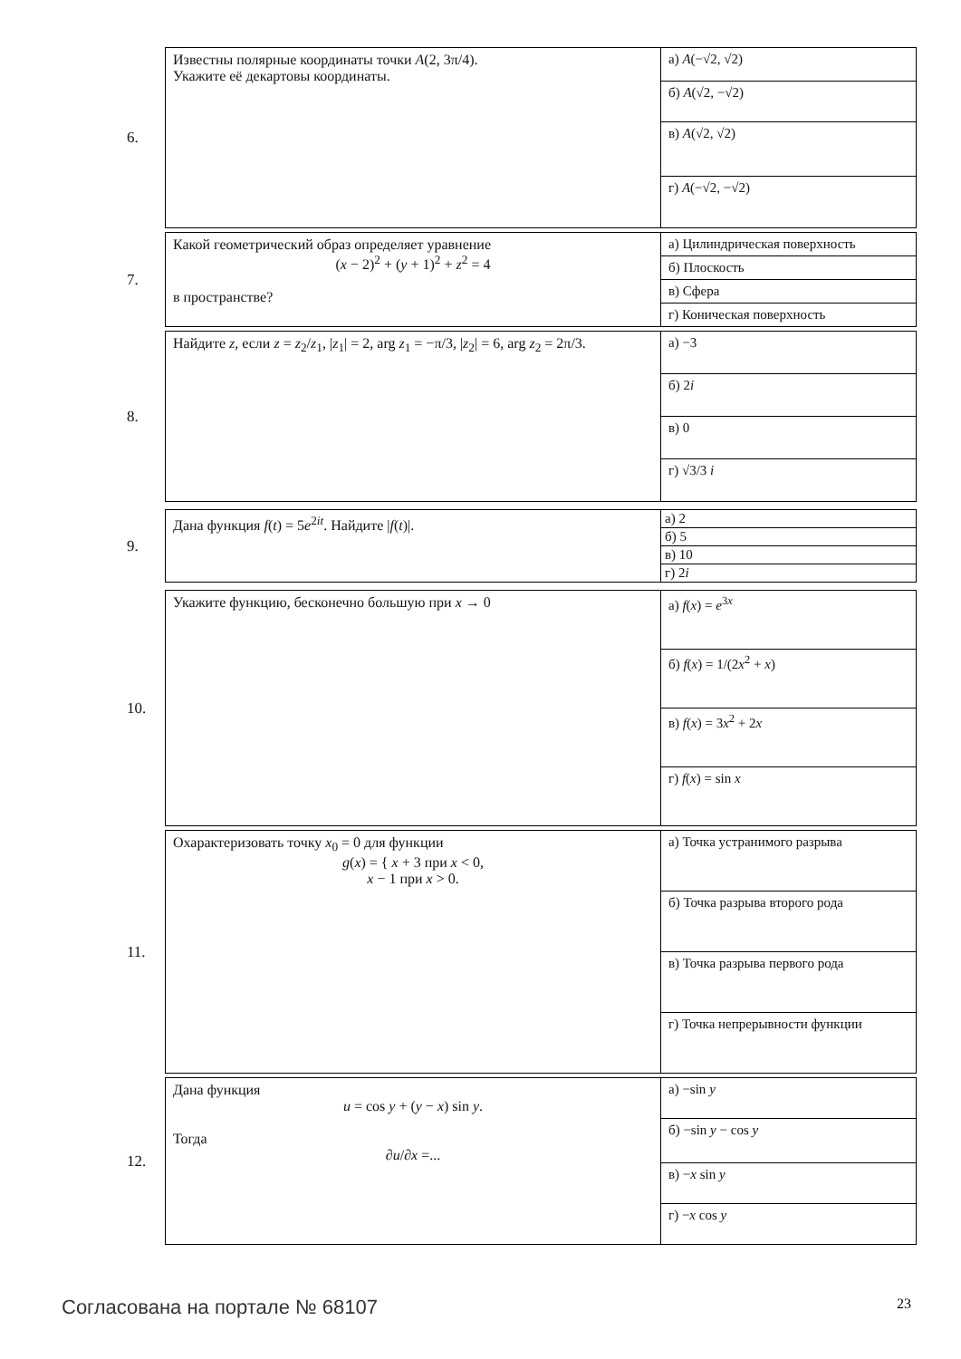6.
| Известны полярные координаты точки A (2, 3π/4). Укажите её декартовы координаты. | а) A (−√2, √2) |
| | б) A (√2, −√2) |
| | в) A (√2, √2) |
| | г) A (−√2, −√2) |
7.
| Какой геометрический образ определяет уравнение ( x − 2)<sup>2</sup> + ( y + 1)<sup>2</sup> + z<sup>2</sup> = 4 в пространстве? | а) Цилиндрическая поверхность |
| | б) Плоскость |
| | в) Сфера |
| | г) Коническая поверхность |
8.
| Найдите z , если z = z<sub>2</sub>/ z<sub>1</sub>, / z<sub>1</sub>/ = 2, arg z<sub>1</sub> = −π/3, / z<sub>2</sub>/ = 6, arg z<sub>2</sub> = 2π/3. | а) −3 |
| | б) 2 i |
| | в) 0 |
| | г) √3/3 i |
9.
| Дана функция f ( t ) = 5 e<sup>2it</sup>. Найдите / f ( t )/. | а) 2 |
| | б) 5 |
| | в) 10 |
| | г) 2 i |
10.
| Укажите функцию, бесконечно большую при x → 0 | а) f ( x ) = e<sup>3x</sup> |
| | б) f ( x ) = 1/(2 x<sup>2</sup> + x ) |
| | в) f ( x ) = 3 x<sup>2</sup> + 2 x |
| | г) f ( x ) = sin x |
11.
| Охарактеризовать точку x<sub>0</sub> = 0 для функции g ( x ) = { x + 3 при x < 0, x − 1 при x > 0. | а) Точка устранимого разрыва |
| | б) Точка разрыва второго рода |
| | в) Точка разрыва первого рода |
| | г) Точка непрерывности функции |
12.
| Дана функция u = cos y + ( y − x ) sin y . Тогда ∂ u /∂ x =... | а) −sin y |
| | б) −sin y − cos y |
| | в) − x sin y |
| | г) − x cos y |
Согласована на портале № 68107 23